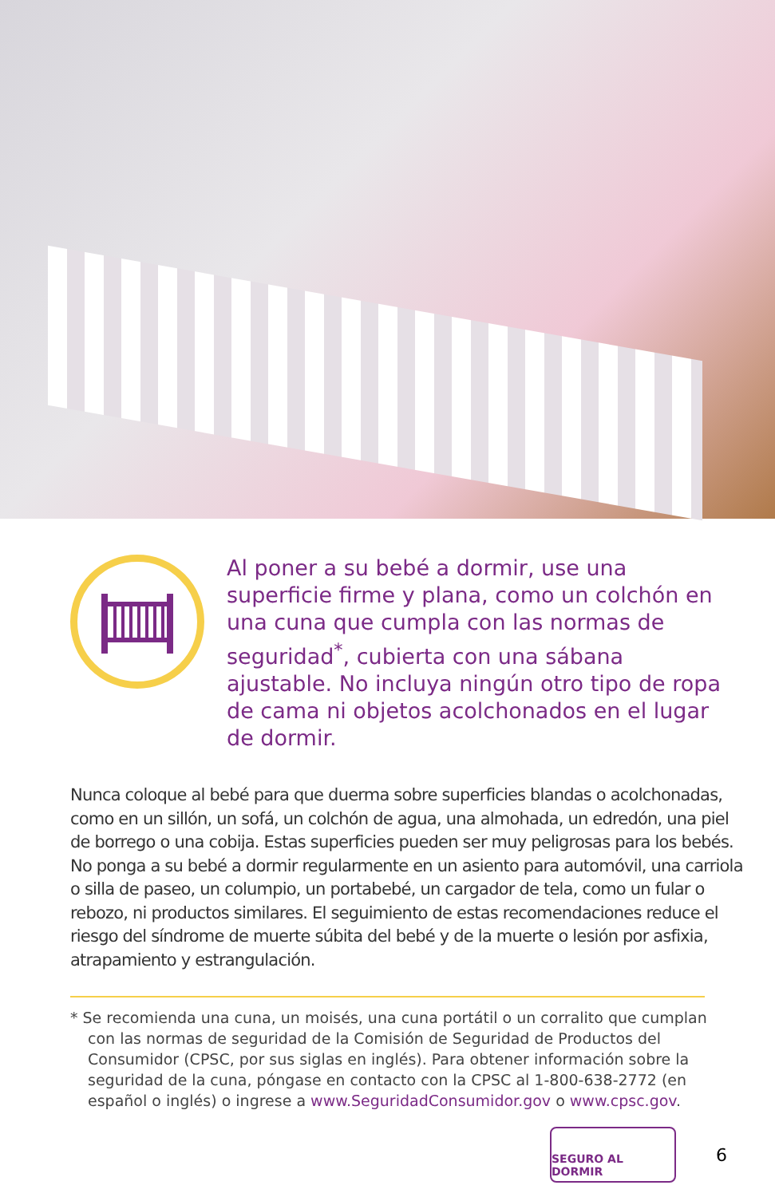Al poner a su bebé a dormir, use una superficie firme y plana, como un colchón en una cuna que cumpla con las normas de seguridad<sup>*</sup>, cubierta con una sábana ajustable. No incluya ningún otro tipo de ropa de cama ni objetos acolchonados en el lugar de dormir.
Nunca coloque al bebé para que duerma sobre superficies blandas o acolchonadas, como en un sillón, un sofá, un colchón de agua, una almohada, un edredón, una piel de borrego o una cobija. Estas superficies pueden ser muy peligrosas para los bebés. No ponga a su bebé a dormir regularmente en un asiento para automóvil, una carriola o silla de paseo, un columpio, un portabebé, un cargador de tela, como un fular o rebozo, ni productos similares. El seguimiento de estas recomendaciones reduce el riesgo del síndrome de muerte súbita del bebé y de la muerte o lesión por asfixia, atrapamiento y estrangulación.
* Se recomienda una cuna, un moisés, una cuna portátil o un corralito que cumplan con las normas de seguridad de la Comisión de Seguridad de Productos del Consumidor (CPSC, por sus siglas en inglés). Para obtener información sobre la seguridad de la cuna, póngase en contacto con la CPSC al 1-800-638-2772 (en español o inglés) o ingrese a www.SeguridadConsumidor.gov o www.cpsc.gov.
SEGURO AL DORMIR
6